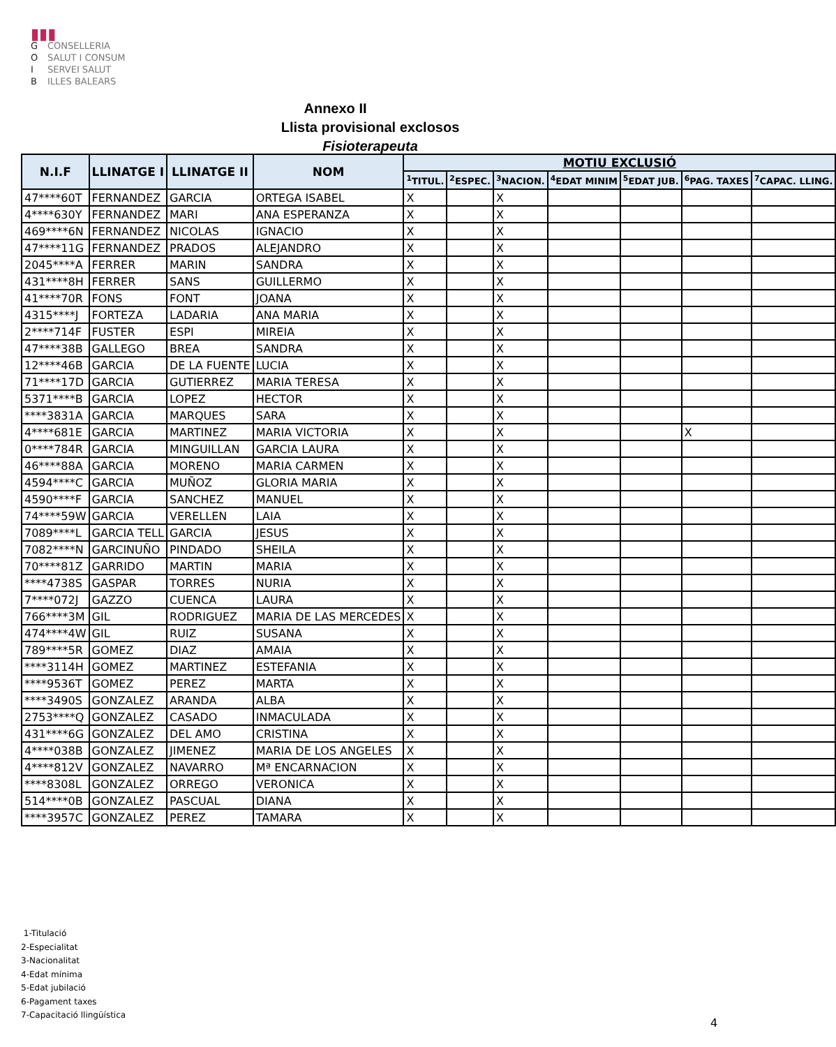▮▮▮
G CONSELLERIA
O SALUT I CONSUM
I SERVEI SALUT
B ILLES BALEARS
Annexo II
Llista provisional exclosos
Fisioterapeuta
| N.I.F | LLINATGE I | LLINATGE II | NOM | MOTIU EXCLUSIÓ | | | | | | |
| --- | --- | --- | --- | --- | --- | --- | --- | --- | --- | --- |
| | | | | <sup>1</sup> TITUL. | <sup>2</sup> ESPEC. | <sup>3</sup> NACION. | <sup>4</sup> EDAT MINIM | <sup>5</sup> EDAT JUB. | <sup>6</sup> PAG. TAXES | <sup>7</sup>CAPAC. LLING. |
| 47****60T | FERNANDEZ | GARCIA | ORTEGA ISABEL | X | | X | | | | |
| 4****630Y | FERNANDEZ | MARI | ANA ESPERANZA | X | | X | | | | |
| 469****6N | FERNANDEZ | NICOLAS | IGNACIO | X | | X | | | | |
| 47****11G | FERNANDEZ | PRADOS | ALEJANDRO | X | | X | | | | |
| 2045****A | FERRER | MARIN | SANDRA | X | | X | | | | |
| 431****8H | FERRER | SANS | GUILLERMO | X | | X | | | | |
| 41****70R | FONS | FONT | JOANA | X | | X | | | | |
| 4315****J | FORTEZA | LADARIA | ANA MARIA | X | | X | | | | |
| 2****714F | FUSTER | ESPI | MIREIA | X | | X | | | | |
| 47****38B | GALLEGO | BREA | SANDRA | X | | X | | | | |
| 12****46B | GARCIA | DE LA FUENTE | LUCIA | X | | X | | | | |
| 71****17D | GARCIA | GUTIERREZ | MARIA TERESA | X | | X | | | | |
| 5371****B | GARCIA | LOPEZ | HECTOR | X | | X | | | | |
| ****3831A | GARCIA | MARQUES | SARA | X | | X | | | | |
| 4****681E | GARCIA | MARTINEZ | MARIA VICTORIA | X | | X | | | X | |
| 0****784R | GARCIA | MINGUILLAN | GARCIA LAURA | X | | X | | | | |
| 46****88A | GARCIA | MORENO | MARIA CARMEN | X | | X | | | | |
| 4594****C | GARCIA | MUÑOZ | GLORIA MARIA | X | | X | | | | |
| 4590****F | GARCIA | SANCHEZ | MANUEL | X | | X | | | | |
| 74****59W | GARCIA | VERELLEN | LAIA | X | | X | | | | |
| 7089****L | GARCIA TELL | GARCIA | JESUS | X | | X | | | | |
| 7082****N | GARCINUÑO | PINDADO | SHEILA | X | | X | | | | |
| 70****81Z | GARRIDO | MARTIN | MARIA | X | | X | | | | |
| ****4738S | GASPAR | TORRES | NURIA | X | | X | | | | |
| 7****072J | GAZZO | CUENCA | LAURA | X | | X | | | | |
| 766****3M | GIL | RODRIGUEZ | MARIA DE LAS MERCEDES | X | | X | | | | |
| 474****4W | GIL | RUIZ | SUSANA | X | | X | | | | |
| 789****5R | GOMEZ | DIAZ | AMAIA | X | | X | | | | |
| ****3114H | GOMEZ | MARTINEZ | ESTEFANIA | X | | X | | | | |
| ****9536T | GOMEZ | PEREZ | MARTA | X | | X | | | | |
| ****3490S | GONZALEZ | ARANDA | ALBA | X | | X | | | | |
| 2753****Q | GONZALEZ | CASADO | INMACULADA | X | | X | | | | |
| 431****6G | GONZALEZ | DEL AMO | CRISTINA | X | | X | | | | |
| 4****038B | GONZALEZ | JIMENEZ | MARIA DE LOS ANGELES | X | | X | | | | |
| 4****812V | GONZALEZ | NAVARRO | Mª ENCARNACION | X | | X | | | | |
| ****8308L | GONZALEZ | ORREGO | VERONICA | X | | X | | | | |
| 514****0B | GONZALEZ | PASCUAL | DIANA | X | | X | | | | |
| ****3957C | GONZALEZ | PEREZ | TAMARA | X | | X | | | | |
1-Titulació
2-Especialitat
3-Nacionalitat
4-Edat mínima
5-Edat jubilació
6-Pagament taxes
7-Capacitació llingüística
4